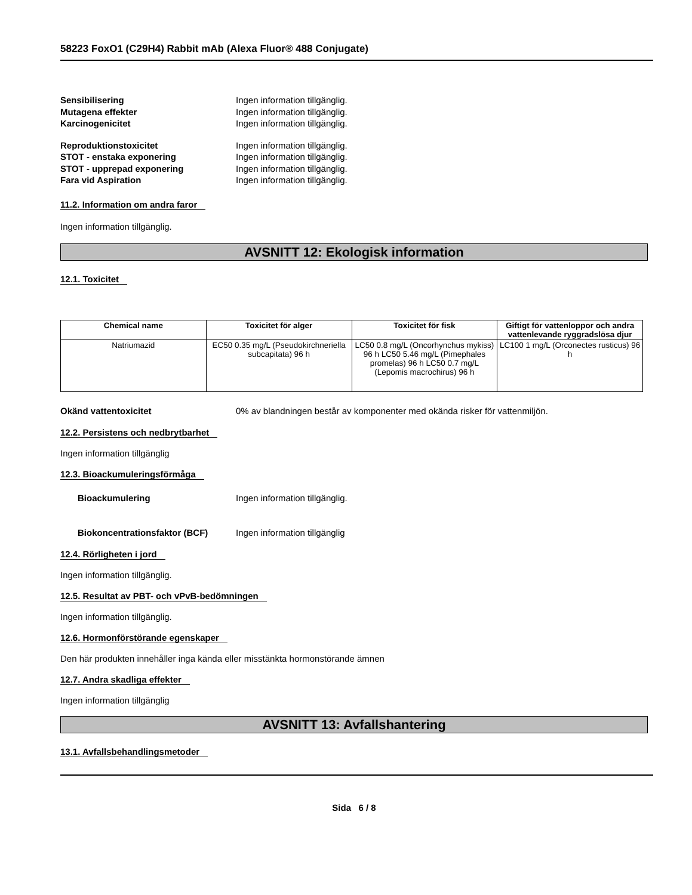58223 FoxO1 (C29H4) Rabbit mAb (Alexa Fluor® 488 Conjugate)
Sensibilisering Ingen information tillgänglig.
Mutagena effekter Ingen information tillgänglig.
Karcinogenicitet Ingen information tillgänglig.
Reproduktionstoxicitet Ingen information tillgänglig.
STOT - enstaka exponering Ingen information tillgänglig.
STOT - upprepad exponering Ingen information tillgänglig.
Fara vid Aspiration Ingen information tillgänglig.
11.2. Information om andra faror
Ingen information tillgänglig.
AVSNITT 12: Ekologisk information
12.1. Toxicitet
| Chemical name | Toxicitet för alger | Toxicitet för fisk | Giftigt för vattenloppor och andra vattenlevande ryggradslösa djur |
| --- | --- | --- | --- |
| Natriumazid | EC50 0.35 mg/L (Pseudokirchneriella subcapitata) 96 h | LC50 0.8 mg/L (Oncorhynchus mykiss) 96 h LC50 5.46 mg/L (Pimephales promelas) 96 h LC50 0.7 mg/L (Lepomis macrochirus) 96 h | LC100 1 mg/L (Orconectes rusticus) 96 h |
Okänd vattentoxicitet 0% av blandningen består av komponenter med okända risker för vattenmiljön.
12.2. Persistens och nedbrytbarhet
Ingen information tillgänglig
12.3. Bioackumuleringsförmåga
Bioackumulering Ingen information tillgänglig.
Biokoncentrationsfaktor (BCF) Ingen information tillgänglig
12.4. Rörligheten i jord
Ingen information tillgänglig.
12.5. Resultat av PBT- och vPvB-bedömningen
Ingen information tillgänglig.
12.6. Hormonförstörande egenskaper
Den här produkten innehåller inga kända eller misstänkta hormonstörande ämnen
12.7. Andra skadliga effekter
Ingen information tillgänglig
AVSNITT 13: Avfallshantering
13.1. Avfallsbehandlingsmetoder
Sida 6 / 8